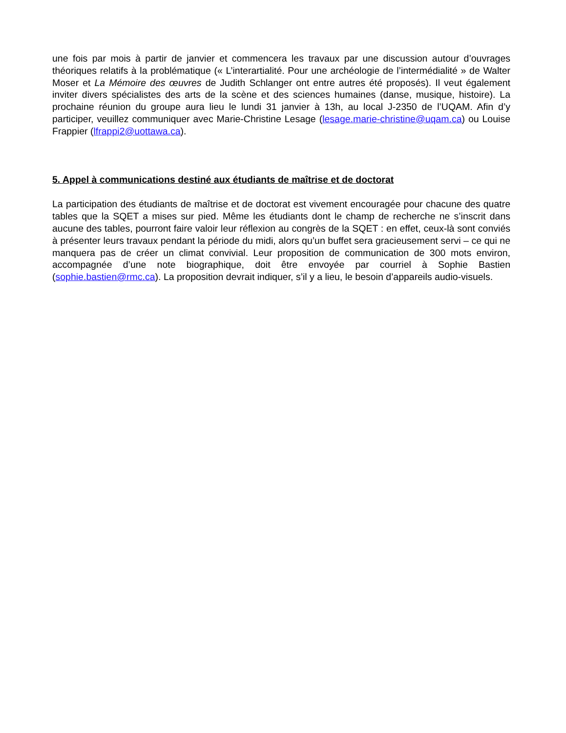une fois par mois à partir de janvier et commencera les travaux par une discussion autour d’ouvrages théoriques relatifs à la problématique (« L’interartialité. Pour une archéologie de l’intermédialité » de Walter Moser et La Mémoire des œuvres de Judith Schlanger ont entre autres été proposés). Il veut également inviter divers spécialistes des arts de la scène et des sciences humaines (danse, musique, histoire). La prochaine réunion du groupe aura lieu le lundi 31 janvier à 13h, au local J-2350 de l’UQAM. Afin d’y participer, veuillez communiquer avec Marie-Christine Lesage (lesage.marie-christine@uqam.ca) ou Louise Frappier (lfrappi2@uottawa.ca).
5. Appel à communications destiné aux étudiants de maîtrise et de doctorat
La participation des étudiants de maîtrise et de doctorat est vivement encouragée pour chacune des quatre tables que la SQET a mises sur pied. Même les étudiants dont le champ de recherche ne s’inscrit dans aucune des tables, pourront faire valoir leur réflexion au congrès de la SQET : en effet, ceux-là sont conviés à présenter leurs travaux pendant la période du midi, alors qu’un buffet sera gracieusement servi – ce qui ne manquera pas de créer un climat convivial. Leur proposition de communication de 300 mots environ, accompagnée d’une note biographique, doit être envoyée par courriel à Sophie Bastien (sophie.bastien@rmc.ca). La proposition devrait indiquer, s’il y a lieu, le besoin d’appareils audio-visuels.